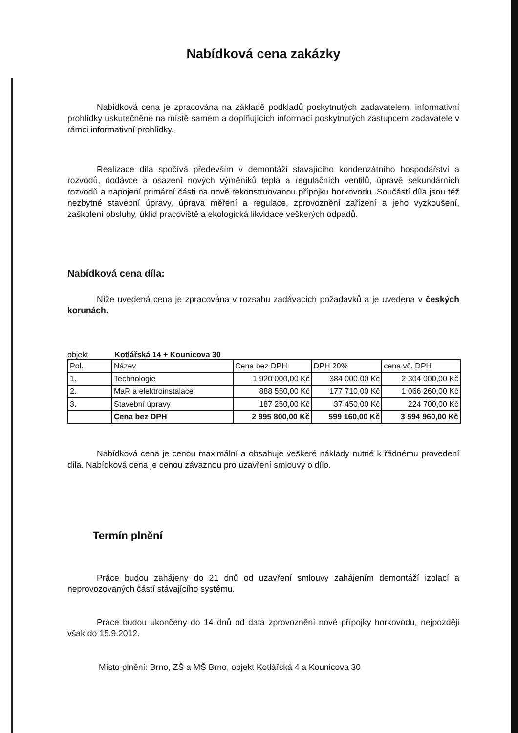Nabídková cena zakázky
Nabídková cena je zpracována na základě podkladů poskytnutých zadavatelem, informativní prohlídky uskutečněné na místě samém a doplňujících informací poskytnutých zástupcem zadavatele v rámci informativní prohlídky.
Realizace díla spočívá především v demontáži stávajícího kondenzátního hospodářství a rozvodů, dodávce a osazení nových výměníků tepla a regulačních ventilů, úpravě sekundárních rozvodů a napojení primární části na nově rekonstruovanou přípojku horkovodu. Součástí díla jsou též nezbytné stavební úpravy, úprava měření a regulace, zprovoznění zařízení a jeho vyzkoušení, zaškolení obsluhy, úklid pracoviště a ekologická likvidace veškerých odpadů.
Nabídková cena díla:
Níže uvedená cena je zpracována v rozsahu zadávacích požadavků a je uvedena v českých korunách.
objekt Kotlářská 14 + Kounicova 30
| Pol. | Název | Cena bez DPH | DPH 20% | cena vč. DPH |
| 1. | Technologie | 1 920 000,00 Kč | 384 000,00 Kč | 2 304 000,00 Kč |
| 2. | MaR a elektroinstalace | 888 550,00 Kč | 177 710,00 Kč | 1 066 260,00 Kč |
| 3. | Stavební úpravy | 187 250,00 Kč | 37 450,00 Kč | 224 700,00 Kč |
| | Cena bez DPH | 2 995 800,00 Kč | 599 160,00 Kč | 3 594 960,00 Kč |
Nabídková cena je cenou maximální a obsahuje veškeré náklady nutné k řádnému provedení díla. Nabídková cena je cenou závaznou pro uzavření smlouvy o dílo.
Termín plnění
Práce budou zahájeny do 21 dnů od uzavření smlouvy zahájením demontáží izolací a neprovozovaných částí stávajícího systému.
Práce budou ukončeny do 14 dnů od data zprovoznění nové přípojky horkovodu, nejpozději však do 15.9.2012.
Místo plnění: Brno, ZŠ a MŠ Brno, objekt Kotlářská 4 a Kounicova 30